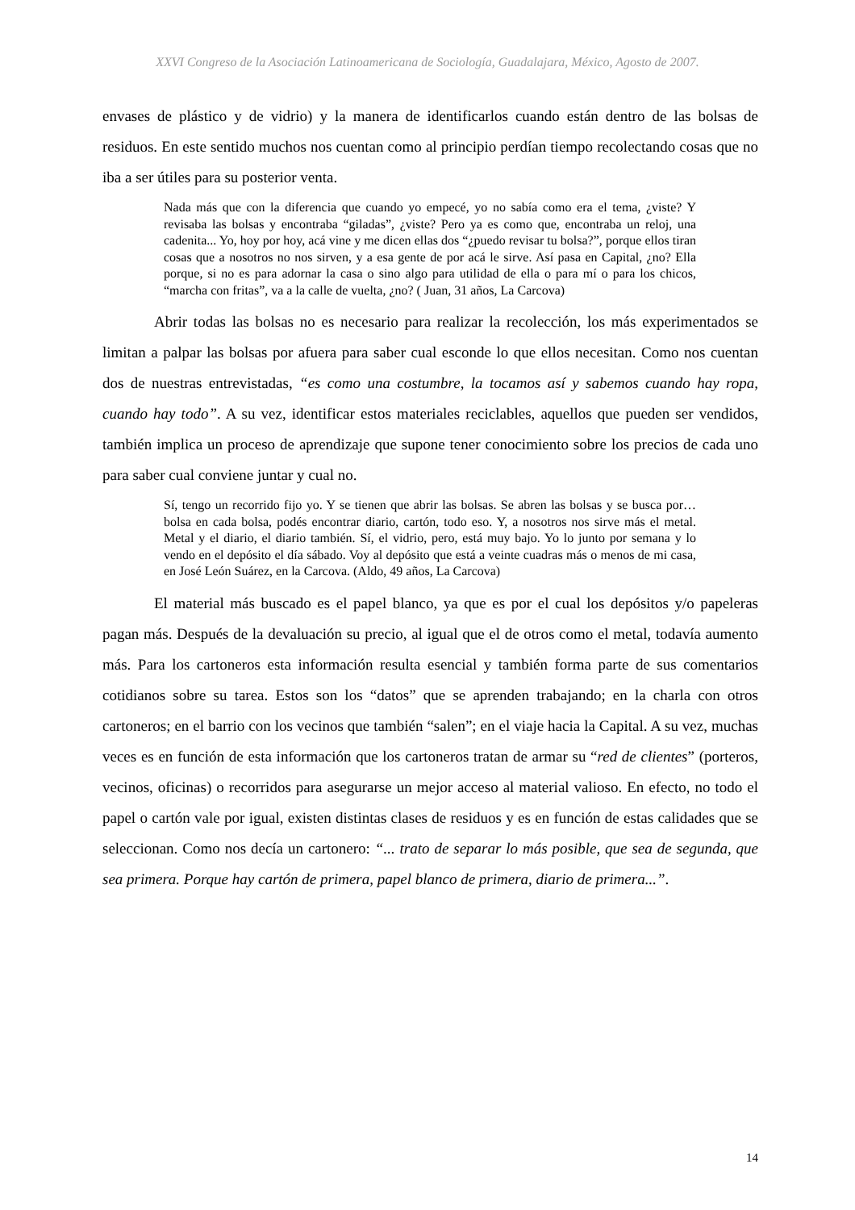XXVI Congreso de la Asociación Latinoamericana de Sociología, Guadalajara, México, Agosto de 2007.
envases de plástico y de vidrio) y la manera de identificarlos cuando están dentro de las bolsas de residuos. En este sentido muchos nos cuentan como al principio perdían tiempo recolectando cosas que no iba a ser útiles para su posterior venta.
Nada más que con la diferencia que cuando yo empecé, yo no sabía como era el tema, ¿viste? Y revisaba las bolsas y encontraba “giladas”, ¿viste? Pero ya es como que, encontraba un reloj, una cadenita... Yo, hoy por hoy, acá vine y me dicen ellas dos “¿puedo revisar tu bolsa?”, porque ellos tiran cosas que a nosotros no nos sirven, y a esa gente de por acá le sirve. Así pasa en Capital, ¿no? Ella porque, si no es para adornar la casa o sino algo para utilidad de ella o para mí o para los chicos, “marcha con fritas”, va a la calle de vuelta, ¿no? ( Juan, 31 años, La Carcova)
Abrir todas las bolsas no es necesario para realizar la recolección, los más experimentados se limitan a palpar las bolsas por afuera para saber cual esconde lo que ellos necesitan. Como nos cuentan dos de nuestras entrevistadas, “es como una costumbre, la tocamos así y sabemos cuando hay ropa, cuando hay todo”. A su vez, identificar estos materiales reciclables, aquellos que pueden ser vendidos, también implica un proceso de aprendizaje que supone tener conocimiento sobre los precios de cada uno para saber cual conviene juntar y cual no.
Sí, tengo un recorrido fijo yo. Y se tienen que abrir las bolsas. Se abren las bolsas y se busca por… bolsa en cada bolsa, podés encontrar diario, cartón, todo eso. Y, a nosotros nos sirve más el metal. Metal y el diario, el diario también. Sí, el vidrio, pero, está muy bajo. Yo lo junto por semana y lo vendo en el depósito el día sábado. Voy al depósito que está a veinte cuadras más o menos de mi casa, en José León Suárez, en la Carcova. (Aldo, 49 años, La Carcova)
El material más buscado es el papel blanco, ya que es por el cual los depósitos y/o papeleras pagan más. Después de la devaluación su precio, al igual que el de otros como el metal, todavía aumento más. Para los cartoneros esta información resulta esencial y también forma parte de sus comentarios cotidianos sobre su tarea. Estos son los “datos” que se aprenden trabajando; en la charla con otros cartoneros; en el barrio con los vecinos que también “salen”; en el viaje hacia la Capital. A su vez, muchas veces es en función de esta información que los cartoneros tratan de armar su “red de clientes” (porteros, vecinos, oficinas) o recorridos para asegurarse un mejor acceso al material valioso. En efecto, no todo el papel o cartón vale por igual, existen distintas clases de residuos y es en función de estas calidades que se seleccionan. Como nos decía un cartonero: “... trato de separar lo más posible, que sea de segunda, que sea primera. Porque hay cartón de primera, papel blanco de primera, diario de primera...”.
14